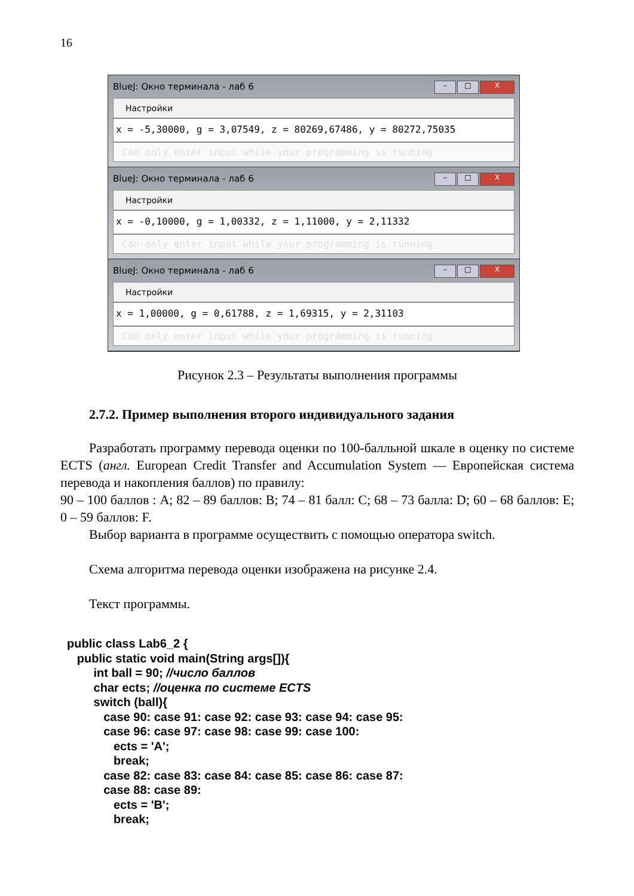16
BlueJ: Окно терминала - лаб 6 – □ X
Настройки
x = -5,30000, g = 3,07549, z = 80269,67486, y = 80272,75035
Can only enter input while your programming is running
BlueJ: Окно терминала - лаб 6 – □ X
Настройки
x = -0,10000, g = 1,00332, z = 1,11000, y = 2,11332
Can only enter input while your programming is running
BlueJ: Окно терминала - лаб 6 – □ X
Настройки
x = 1,00000, g = 0,61788, z = 1,69315, y = 2,31103
Can only enter input while your programming is running
Рисунок 2.3 – Результаты выполнения программы
2.7.2. Пример выполнения второго индивидуального задания
Разработать программу перевода оценки по 100-балльной шкале в оценку по системе ECTS (англ. European Credit Transfer and Accumulation System — Европейская система перевода и накопления баллов) по правилу:
90 – 100 баллов : A; 82 – 89 баллов: B; 74 – 81 балл: C; 68 – 73 балла: D; 60 – 68 баллов: E; 0 – 59 баллов: F.
Выбор варианта в программе осуществить с помощью оператора switch.
Схема алгоритма перевода оценки изображена на рисунке 2.4.
Текст программы.
public class Lab6_2 { public static void main(String args[]){ int ball = 90; //число баллов char ects; //оценка по системе ECTS switch (ball){ case 90: case 91: case 92: case 93: case 94: case 95: case 96: case 97: case 98: case 99: case 100: ects = 'A'; break; case 82: case 83: case 84: case 85: case 86: case 87: case 88: case 89: ects = 'B'; break;